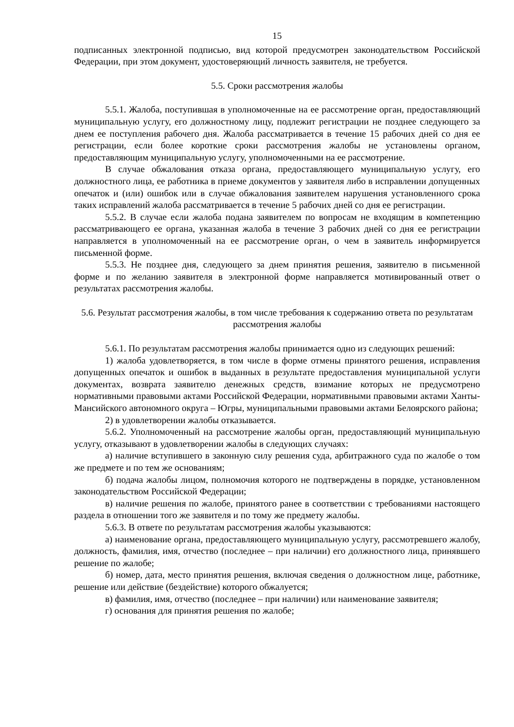15
подписанных электронной подписью, вид которой предусмотрен законодательством Российской Федерации, при этом документ, удостоверяющий личность заявителя, не требуется.
5.5. Сроки рассмотрения жалобы
5.5.1. Жалоба, поступившая в уполномоченные на ее рассмотрение орган, предоставляющий муниципальную услугу, его должностному лицу, подлежит регистрации не позднее следующего за днем ее поступления рабочего дня. Жалоба рассматривается в течение 15 рабочих дней со дня ее регистрации, если более короткие сроки рассмотрения жалобы не установлены органом, предоставляющим муниципальную услугу, уполномоченными на ее рассмотрение.
В случае обжалования отказа органа, предоставляющего муниципальную услугу, его должностного лица, ее работника в приеме документов у заявителя либо в исправлении допущенных опечаток и (или) ошибок или в случае обжалования заявителем нарушения установленного срока таких исправлений жалоба рассматривается в течение 5 рабочих дней со дня ее регистрации.
5.5.2. В случае если жалоба подана заявителем по вопросам не входящим в компетенцию рассматривающего ее органа, указанная жалоба в течение 3 рабочих дней со дня ее регистрации направляется в уполномоченный на ее рассмотрение орган, о чем в заявитель информируется письменной форме.
5.5.3. Не позднее дня, следующего за днем принятия решения, заявителю в письменной форме и по желанию заявителя в электронной форме направляется мотивированный ответ о результатах рассмотрения жалобы.
5.6. Результат рассмотрения жалобы, в том числе требования к содержанию ответа по результатам рассмотрения жалобы
5.6.1. По результатам рассмотрения жалобы принимается одно из следующих решений:
1) жалоба удовлетворяется, в том числе в форме отмены принятого решения, исправления допущенных опечаток и ошибок в выданных в результате предоставления муниципальной услуги документах, возврата заявителю денежных средств, взимание которых не предусмотрено нормативными правовыми актами Российской Федерации, нормативными правовыми актами Ханты-Мансийского автономного округа – Югры, муниципальными правовыми актами Белоярского района;
2) в удовлетворении жалобы отказывается.
5.6.2. Уполномоченный на рассмотрение жалобы орган, предоставляющий муниципальную услугу, отказывают в удовлетворении жалобы в следующих случаях:
а) наличие вступившего в законную силу решения суда, арбитражного суда по жалобе о том же предмете и по тем же основаниям;
б) подача жалобы лицом, полномочия которого не подтверждены в порядке, установленном законодательством Российской Федерации;
в) наличие решения по жалобе, принятого ранее в соответствии с требованиями настоящего раздела в отношении того же заявителя и по тому же предмету жалобы.
5.6.3. В ответе по результатам рассмотрения жалобы указываются:
а) наименование органа, предоставляющего муниципальную услугу, рассмотревшего жалобу, должность, фамилия, имя, отчество (последнее – при наличии) его должностного лица, принявшего решение по жалобе;
б) номер, дата, место принятия решения, включая сведения о должностном лице, работнике, решение или действие (бездействие) которого обжалуется;
в) фамилия, имя, отчество (последнее – при наличии) или наименование заявителя;
г) основания для принятия решения по жалобе;